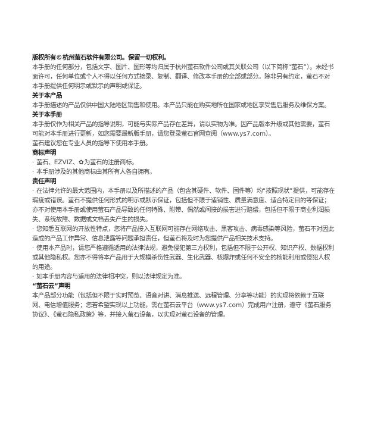版权所有©杭州萤石软件有限公司。保留一切权利。
本手册的任何部分，包括文字、图片、图形等均归属于杭州萤石软件公司或其关联公司（以下简称“萤石”）。未经书面许可，任何单位或个人不得以任何方式摘录、复制、翻译、修改本手册的全部或部分。除非另有约定，萤石不对本手册提供任何明示或默示的声明或保证。
关于本产品
本手册描述的产品仅供中国大陆地区销售和使用。本产品只能在购买地所在国家或地区享受售后服务及维保方案。
关于本手册
本手册仅作为相关产品的指导说明，可能与实际产品存在差异，请以实物为准。因产品版本升级或其他需要，萤石可能对本手册进行更新，如您需要最新版手册，请您登录萤石官网查阅（www.ys7.com）。
萤石建议您在专业人员的指导下使用本手册。
商标声明
· 萤石、EZVIZ、✿为萤石的注册商标。
· 本手册涉及的其他商标由其所有人各自拥有。
责任声明
· 在法律允许的最大范围内，本手册以及所描述的产品（包含其硬件、软件、固件等）均“按照现状”提供，可能存在瑕疵或错误。萤石不提供任何形式的明示或默示保证，包括但不限于适销性、质量满意度、适合特定目的等保证；亦不对使用本手册或使用萤石产品导致的任何特殊、附带、偶然或间接的损害进行赔偿，包括但不限于商业利润损失、系统故障、数据或文档丢失产生的损失。
· 您知悉互联网的开放性特点，您将产品接入互联网可能存在网络攻击、黑客攻击、病毒感染等风险，萤石不对因此造成的产品工作异常、信息泄露等问题承担责任，但萤石将及时为您提供产品相关技术支持。
· 使用本产品时，请您严格遵循适用的法律法规，避免侵犯第三方权利，包括但不限于公开权、知识产权、数据权利或其他隐私权。您亦不得将本产品用于大规模杀伤性武器、生化武器、核爆炸或任何不安全的核能利用或侵犯人权的用途。
· 如本手册内容与适用的法律相冲突，则以法律规定为准。
“萤石云”声明
本产品部分功能（包括但不限于实时预览、语音对讲、消息推送、远程管理、分享等功能）的实现将依赖于互联网、电信增值服务；您若希望实现以上功能，需在萤石云平台（www.ys7.com）完成用户注册，遵守《萤石服务协议》、《萤石隐私政策》等，并接入萤石设备，以实现对萤石设备的管理。